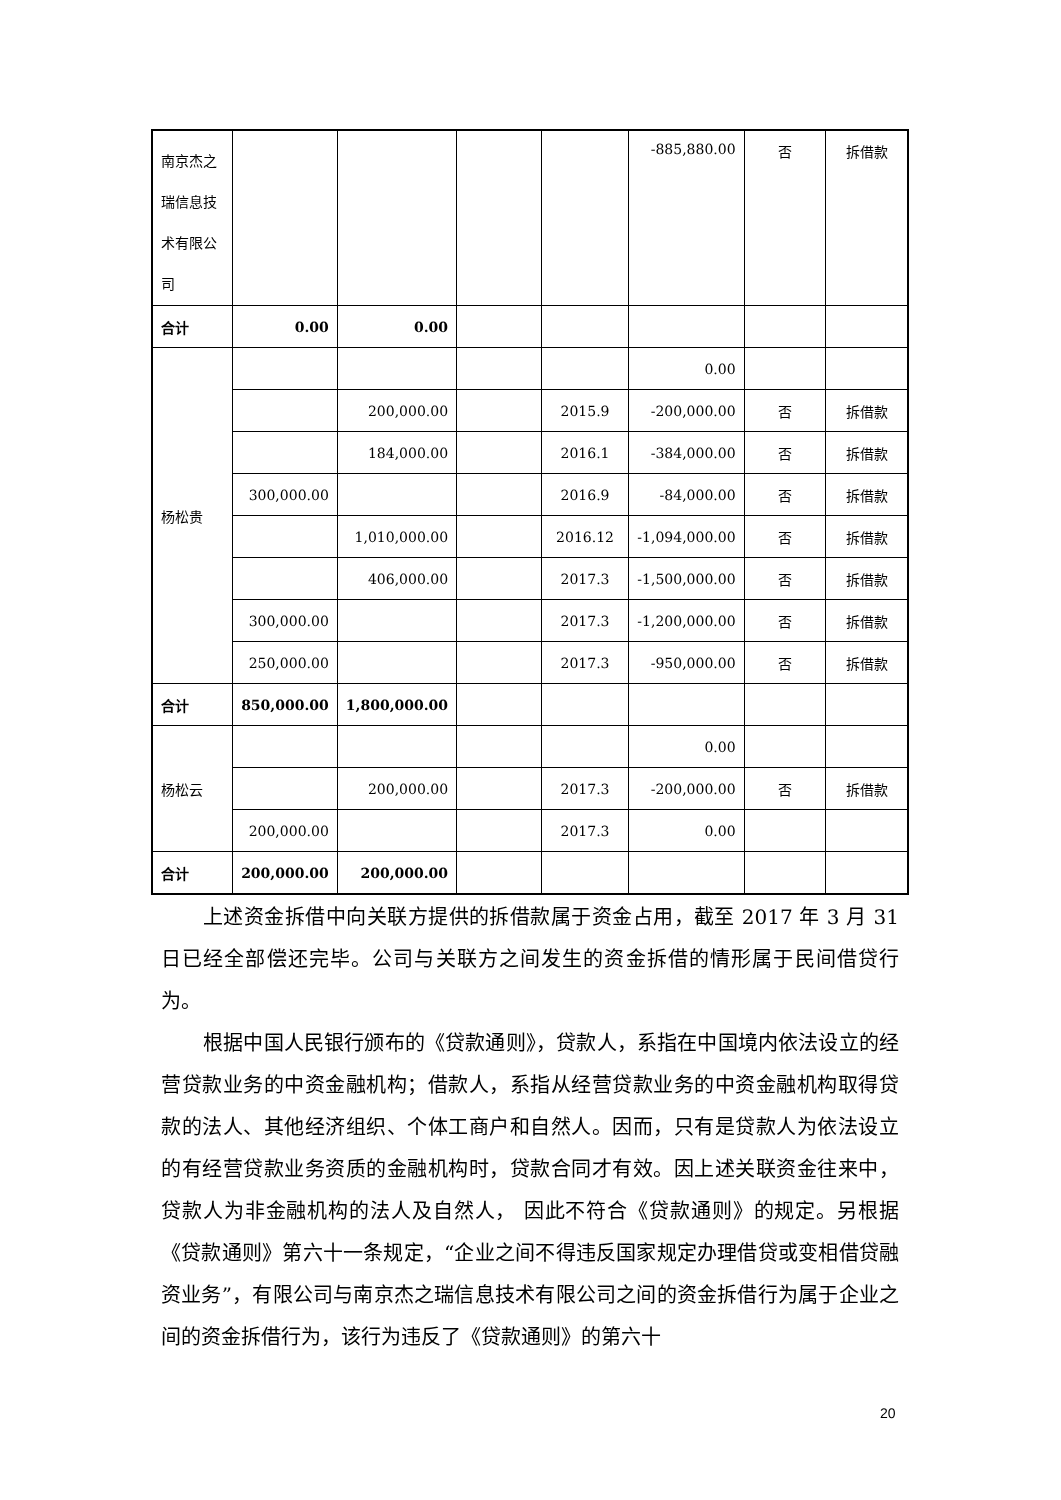| 南京杰之瑞信息技术有限公司 | | | | | -885,880.00 | 否 | 拆借款 |
| 合计 | 0.00 | 0.00 | | | | | |
| 杨松贵 | | | | | 0.00 | | |
| | | 200,000.00 | | 2015.9 | -200,000.00 | 否 | 拆借款 |
| | | 184,000.00 | | 2016.1 | -384,000.00 | 否 | 拆借款 |
| | 300,000.00 | | | 2016.9 | -84,000.00 | 否 | 拆借款 |
| | | 1,010,000.00 | | 2016.12 | -1,094,000.00 | 否 | 拆借款 |
| | | 406,000.00 | | 2017.3 | -1,500,000.00 | 否 | 拆借款 |
| | 300,000.00 | | | 2017.3 | -1,200,000.00 | 否 | 拆借款 |
| | 250,000.00 | | | 2017.3 | -950,000.00 | 否 | 拆借款 |
| 合计 | 850,000.00 | 1,800,000.00 | | | | | |
| 杨松云 | | | | | 0.00 | | |
| | | 200,000.00 | | 2017.3 | -200,000.00 | 否 | 拆借款 |
| | 200,000.00 | | | 2017.3 | 0.00 | | |
| 合计 | 200,000.00 | 200,000.00 | | | | | |
上述资金拆借中向关联方提供的拆借款属于资金占用，截至 2017 年 3 月 31 日已经全部偿还完毕。公司与关联方之间发生的资金拆借的情形属于民间借贷行为。
根据中国人民银行颁布的《贷款通则》，贷款人，系指在中国境内依法设立的经营贷款业务的中资金融机构；借款人，系指从经营贷款业务的中资金融机构取得贷款的法人、其他经济组织、个体工商户和自然人。因而，只有是贷款人为依法设立的有经营贷款业务资质的金融机构时，贷款合同才有效。因上述关联资金往来中，贷款人为非金融机构的法人及自然人， 因此不符合《贷款通则》的规定。另根据《贷款通则》第六十一条规定，“企业之间不得违反国家规定办理借贷或变相借贷融资业务”，有限公司与南京杰之瑞信息技术有限公司之间的资金拆借行为属于企业之间的资金拆借行为，该行为违反了《贷款通则》的第六十
20